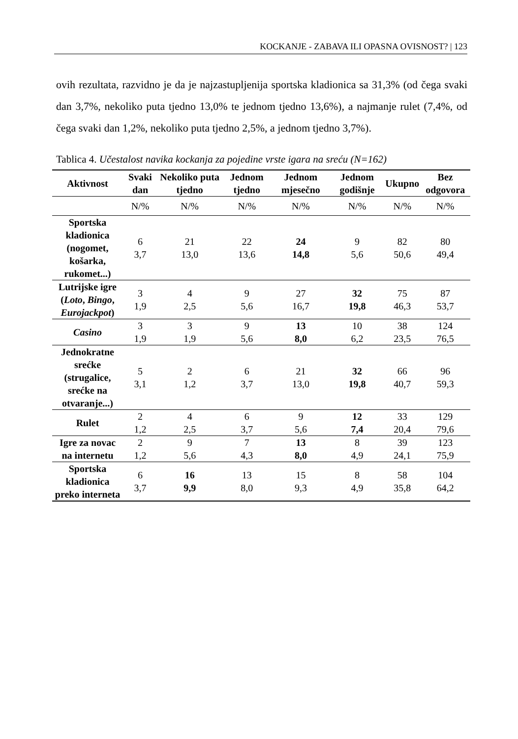KOCKANJE - ZABAVA ILI OPASNA OVISNOST? | 123
ovih rezultata, razvidno je da je najzastupljenija sportska kladionica sa 31,3% (od čega svaki dan 3,7%, nekoliko puta tjedno 13,0% te jednom tjedno 13,6%), a najmanje rulet (7,4%, od čega svaki dan 1,2%, nekoliko puta tjedno 2,5%, a jednom tjedno 3,7%).
Tablica 4. Učestalost navika kockanja za pojedine vrste igara na sreću (N=162)
| Aktivnost | Svaki dan | Nekoliko puta tjedno | Jednom tjedno | Jednom mjesečno | Jednom godišnje | Ukupno | Bez odgovora |
| --- | --- | --- | --- | --- | --- | --- | --- |
| | N/% | N/% | N/% | N/% | N/% | N/% | N/% |
| Sportska kladionica (nogomet, košarka, rukomet...) | 6 3,7 | 21 13,0 | 22 13,6 | 24 14,8 | 9 5,6 | 82 50,6 | 80 49,4 |
| Lutrijske igre ( Loto , Bingo , Eurojackpot ) | 3 1,9 | 4 2,5 | 9 5,6 | 27 16,7 | 32 19,8 | 75 46,3 | 87 53,7 |
| Casino | 3 1,9 | 3 1,9 | 9 5,6 | 13 8,0 | 10 6,2 | 38 23,5 | 124 76,5 |
| Jednokratne srećke (strugalice, srećke na otvaranje...) | 5 3,1 | 2 1,2 | 6 3,7 | 21 13,0 | 32 19,8 | 66 40,7 | 96 59,3 |
| Rulet | 2 1,2 | 4 2,5 | 6 3,7 | 9 5,6 | 12 7,4 | 33 20,4 | 129 79,6 |
| Igre za novac na internetu | 2 1,2 | 9 5,6 | 7 4,3 | 13 8,0 | 8 4,9 | 39 24,1 | 123 75,9 |
| Sportska kladionica preko interneta | 6 3,7 | 16 9,9 | 13 8,0 | 15 9,3 | 8 4,9 | 58 35,8 | 104 64,2 |